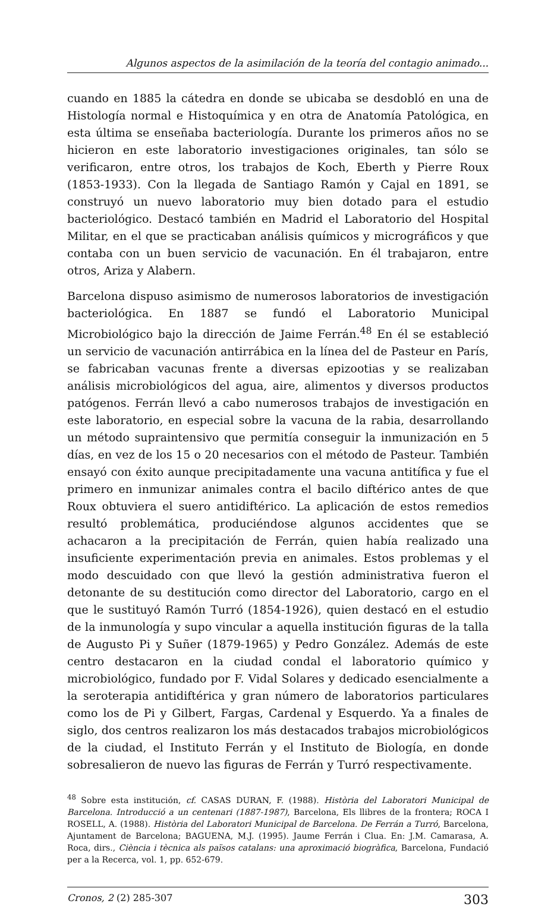Algunos aspectos de la asimilación de la teoría del contagio animado...
cuando en 1885 la cátedra en donde se ubicaba se desdobló en una de Histología normal e Histoquímica y en otra de Anatomía Patológica, en esta última se enseñaba bacteriología. Durante los primeros años no se hicieron en este laboratorio investigaciones originales, tan sólo se verificaron, entre otros, los trabajos de Koch, Eberth y Pierre Roux (1853-1933). Con la llegada de Santiago Ramón y Cajal en 1891, se construyó un nuevo laboratorio muy bien dotado para el estudio bacteriológico. Destacó también en Madrid el Laboratorio del Hospital Militar, en el que se practicaban análisis químicos y micrográficos y que contaba con un buen servicio de vacunación. En él trabajaron, entre otros, Ariza y Alabern.
Barcelona dispuso asimismo de numerosos laboratorios de investigación bacteriológica. En 1887 se fundó el Laboratorio Municipal Microbiológico bajo la dirección de Jaime Ferrán.<sup>48</sup> En él se estableció un servicio de vacunación antirrábica en la línea del de Pasteur en París, se fabricaban vacunas frente a diversas epizootias y se realizaban análisis microbiológicos del agua, aire, alimentos y diversos productos patógenos. Ferrán llevó a cabo numerosos trabajos de investigación en este laboratorio, en especial sobre la vacuna de la rabia, desarrollando un método supraintensivo que permitía conseguir la inmunización en 5 días, en vez de los 15 o 20 necesarios con el método de Pasteur. También ensayó con éxito aunque precipitadamente una vacuna antitífica y fue el primero en inmunizar animales contra el bacilo diftérico antes de que Roux obtuviera el suero antidiftérico. La aplicación de estos remedios resultó problemática, produciéndose algunos accidentes que se achacaron a la precipitación de Ferrán, quien había realizado una insuficiente experimentación previa en animales. Estos problemas y el modo descuidado con que llevó la gestión administrativa fueron el detonante de su destitución como director del Laboratorio, cargo en el que le sustituyó Ramón Turró (1854-1926), quien destacó en el estudio de la inmunología y supo vincular a aquella institución figuras de la talla de Augusto Pi y Suñer (1879-1965) y Pedro González. Además de este centro destacaron en la ciudad condal el laboratorio químico y microbiológico, fundado por F. Vidal Solares y dedicado esencialmente a la seroterapia antidiftérica y gran número de laboratorios particulares como los de Pi y Gilbert, Fargas, Cardenal y Esquerdo. Ya a finales de siglo, dos centros realizaron los más destacados trabajos microbiológicos de la ciudad, el Instituto Ferrán y el Instituto de Biología, en donde sobresalieron de nuevo las figuras de Ferrán y Turró respectivamente.
<sup>48</sup> Sobre esta institución, cf. CASAS DURAN, F. (1988). Història del Laboratori Municipal de Barcelona. Introducció a un centenari (1887-1987), Barcelona, Els llibres de la frontera; ROCA I ROSELL, A. (1988). Història del Laboratori Municipal de Barcelona. De Ferrán a Turró, Barcelona, Ajuntament de Barcelona; BAGUENA, M.J. (1995). Jaume Ferrán i Clua. En: J.M. Camarasa, A. Roca, dirs., Ciència i tècnica als països catalans: una aproximació biogràfica, Barcelona, Fundació per a la Recerca, vol. 1, pp. 652-679.
Cronos, 2 (2) 285-307 303